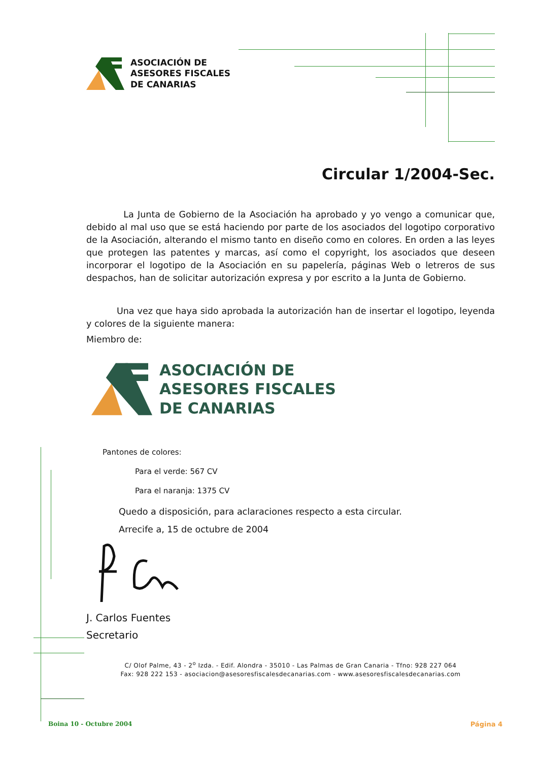ASOCIACIÓN DE
ASESORES FISCALES
DE CANARIAS
Circular 1/2004-Sec.
La Junta de Gobierno de la Asociación ha aprobado y yo vengo a comunicar que, debido al mal uso que se está haciendo por parte de los asociados del logotipo corporativo de la Asociación, alterando el mismo tanto en diseño como en colores. En orden a las leyes que protegen las patentes y marcas, así como el copyright, los asociados que deseen incorporar el logotipo de la Asociación en su papelería, páginas Web o letreros de sus despachos, han de solicitar autorización expresa y por escrito a la Junta de Gobierno.
Una vez que haya sido aprobada la autorización han de insertar el logotipo, leyenda y colores de la siguiente manera:
Miembro de:
ASOCIACIÓN DE
ASESORES FISCALES
DE CANARIAS
Pantones de colores:
Para el verde: 567 CV
Para el naranja: 1375 CV
Quedo a disposición, para aclaraciones respecto a esta circular.
Arrecife a, 15 de octubre de 2004
J. Carlos Fuentes
Secretario
C/ Olof Palme, 43 - 2<sup>o</sup> Izda. - Edif. Alondra - 35010 - Las Palmas de Gran Canaria - Tfno: 928 227 064
Fax: 928 222 153 - asociacion@asesoresfiscalesdecanarias.com - www.asesoresfiscalesdecanarias.com
Boina 10 - Octubre 2004 Página 4